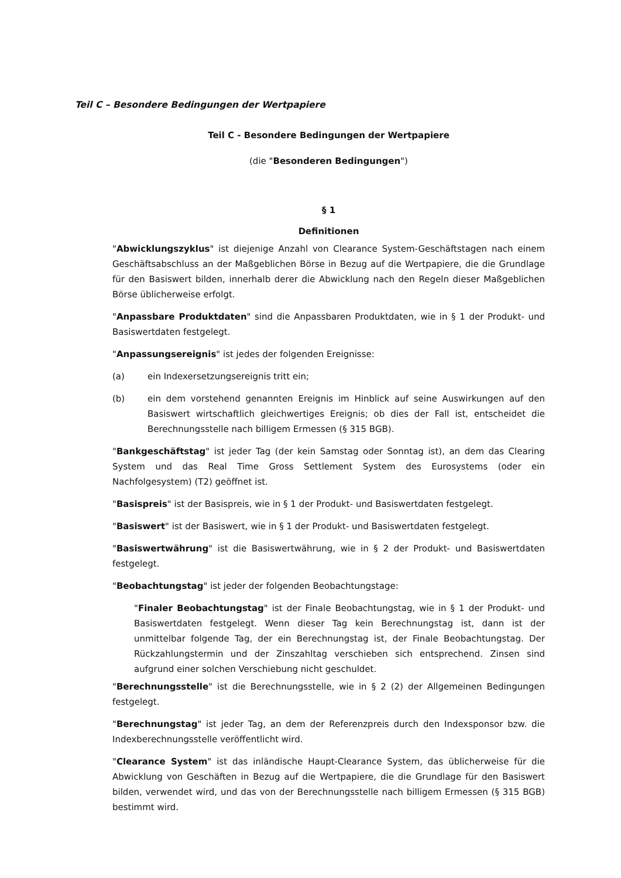Teil C – Besondere Bedingungen der Wertpapiere
Teil C - Besondere Bedingungen der Wertpapiere
(die "Besonderen Bedingungen")
§ 1
Definitionen
"Abwicklungszyklus" ist diejenige Anzahl von Clearance System-Geschäftstagen nach einem Geschäftsabschluss an der Maßgeblichen Börse in Bezug auf die Wertpapiere, die die Grundlage für den Basiswert bilden, innerhalb derer die Abwicklung nach den Regeln dieser Maßgeblichen Börse üblicherweise erfolgt.
"Anpassbare Produktdaten" sind die Anpassbaren Produktdaten, wie in § 1 der Produkt- und Basiswertdaten festgelegt.
"Anpassungsereignis" ist jedes der folgenden Ereignisse:
(a) ein Indexersetzungsereignis tritt ein;
(b) ein dem vorstehend genannten Ereignis im Hinblick auf seine Auswirkungen auf den Basiswert wirtschaftlich gleichwertiges Ereignis; ob dies der Fall ist, entscheidet die Berechnungsstelle nach billigem Ermessen (§ 315 BGB).
"Bankgeschäftstag" ist jeder Tag (der kein Samstag oder Sonntag ist), an dem das Clearing System und das Real Time Gross Settlement System des Eurosystems (oder ein Nachfolgesystem) (T2) geöffnet ist.
"Basispreis" ist der Basispreis, wie in § 1 der Produkt- und Basiswertdaten festgelegt.
"Basiswert" ist der Basiswert, wie in § 1 der Produkt- und Basiswertdaten festgelegt.
"Basiswertwährung" ist die Basiswertwährung, wie in § 2 der Produkt- und Basiswertdaten festgelegt.
"Beobachtungstag" ist jeder der folgenden Beobachtungstage:
"Finaler Beobachtungstag" ist der Finale Beobachtungstag, wie in § 1 der Produkt- und Basiswertdaten festgelegt. Wenn dieser Tag kein Berechnungstag ist, dann ist der unmittelbar folgende Tag, der ein Berechnungstag ist, der Finale Beobachtungstag. Der Rückzahlungstermin und der Zinszahltag verschieben sich entsprechend. Zinsen sind aufgrund einer solchen Verschiebung nicht geschuldet.
"Berechnungsstelle" ist die Berechnungsstelle, wie in § 2 (2) der Allgemeinen Bedingungen festgelegt.
"Berechnungstag" ist jeder Tag, an dem der Referenzpreis durch den Indexsponsor bzw. die Indexberechnungsstelle veröffentlicht wird.
"Clearance System" ist das inländische Haupt-Clearance System, das üblicherweise für die Abwicklung von Geschäften in Bezug auf die Wertpapiere, die die Grundlage für den Basiswert bilden, verwendet wird, und das von der Berechnungsstelle nach billigem Ermessen (§ 315 BGB) bestimmt wird.